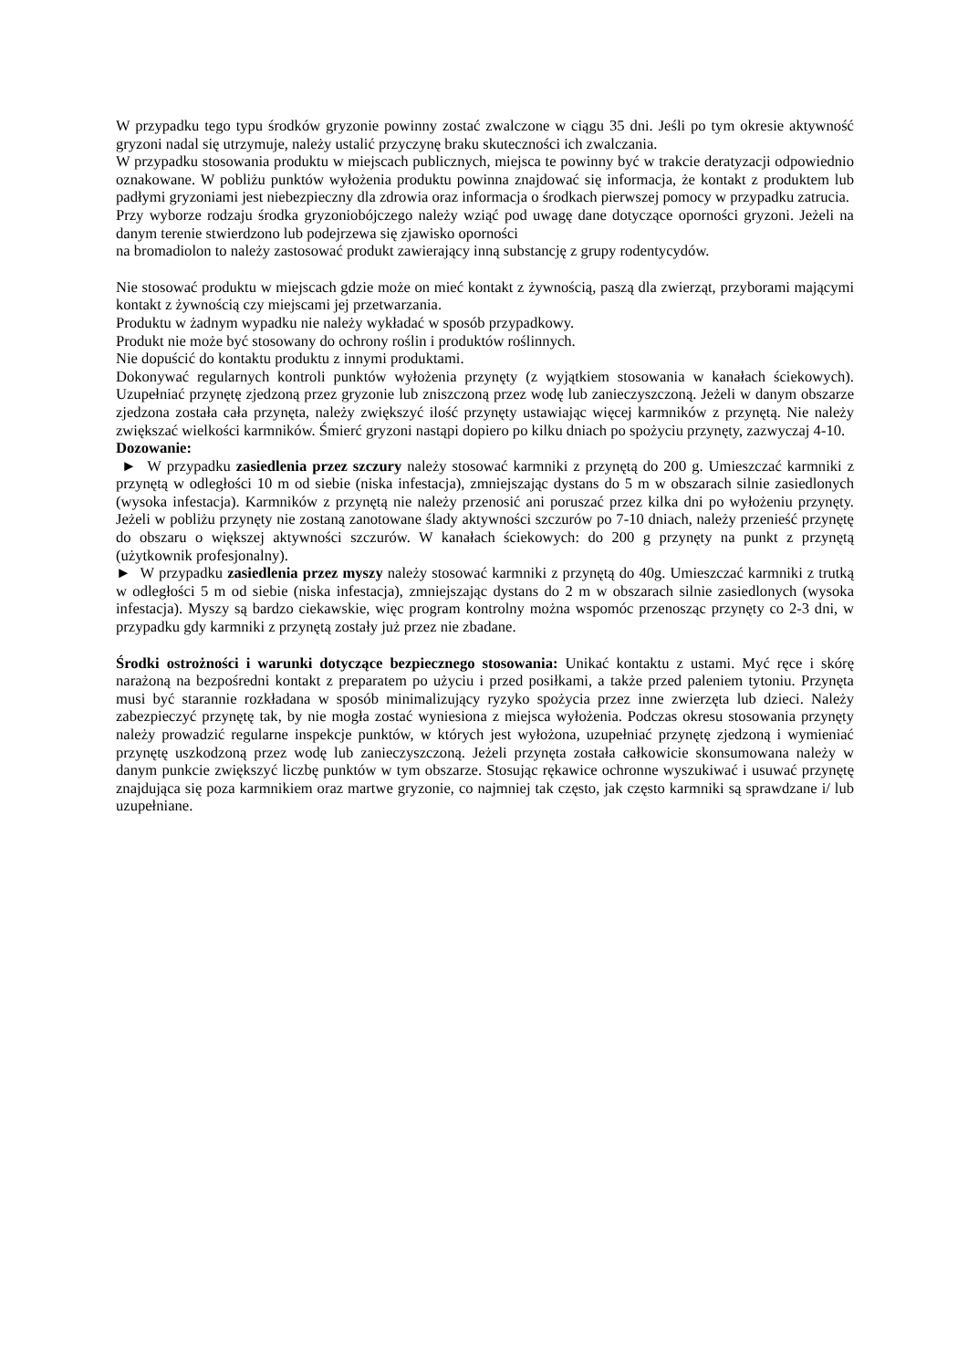W przypadku tego typu środków gryzonie powinny zostać zwalczone w ciągu 35 dni. Jeśli po tym okresie aktywność gryzoni nadal się utrzymuje, należy ustalić przyczynę braku skuteczności ich zwalczania.
W przypadku stosowania produktu w miejscach publicznych, miejsca te powinny być w trakcie deratyzacji odpowiednio oznakowane. W pobliżu punktów wyłożenia produktu powinna znajdować się informacja, że kontakt z produktem lub padłymi gryzoniami jest niebezpieczny dla zdrowia oraz informacja o środkach pierwszej pomocy w przypadku zatrucia.
Przy wyborze rodzaju środka gryzoniobójczego należy wziąć pod uwagę dane dotyczące oporności gryzoni. Jeżeli na danym terenie stwierdzono lub podejrzewa się zjawisko oporności
na bromadiolon to należy zastosować produkt zawierający inną substancję z grupy rodentycydów.
Nie stosować produktu w miejscach gdzie może on mieć kontakt z żywnością, paszą dla zwierząt, przyborami mającymi kontakt z żywnością czy miejscami jej przetwarzania.
Produktu w żadnym wypadku nie należy wykładać w sposób przypadkowy.
Produkt nie może być stosowany do ochrony roślin i produktów roślinnych.
Nie dopuścić do kontaktu produktu z innymi produktami.
Dokonywać regularnych kontroli punktów wyłożenia przynęty (z wyjątkiem stosowania w kanałach ściekowych). Uzupełniać przynętę zjedzoną przez gryzonie lub zniszczoną przez wodę lub zanieczyszczoną. Jeżeli w danym obszarze zjedzona została cała przynęta, należy zwiększyć ilość przynęty ustawiając więcej karmników z przynętą. Nie należy zwiększać wielkości karmników. Śmierć gryzoni nastąpi dopiero po kilku dniach po spożyciu przynęty, zazwyczaj 4-10.
Dozowanie:
► W przypadku zasiedlenia przez szczury należy stosować karmniki z przynętą do 200 g. Umieszczać karmniki z przynętą w odległości 10 m od siebie (niska infestacja), zmniejszając dystans do 5 m w obszarach silnie zasiedlonych (wysoka infestacja). Karmników z przynętą nie należy przenosić ani poruszać przez kilka dni po wyłożeniu przynęty. Jeżeli w pobliżu przynęty nie zostaną zanotowane ślady aktywności szczurów po 7-10 dniach, należy przenieść przynętę do obszaru o większej aktywności szczurów. W kanałach ściekowych: do 200 g przynęty na punkt z przynętą (użytkownik profesjonalny).
► W przypadku zasiedlenia przez myszy należy stosować karmniki z przynętą do 40g. Umieszczać karmniki z trutką w odległości 5 m od siebie (niska infestacja), zmniejszając dystans do 2 m w obszarach silnie zasiedlonych (wysoka infestacja). Myszy są bardzo ciekawskie, więc program kontrolny można wspomóc przenosząc przynęty co 2-3 dni, w przypadku gdy karmniki z przynętą zostały już przez nie zbadane.
Środki ostrożności i warunki dotyczące bezpiecznego stosowania: Unikać kontaktu z ustami. Myć ręce i skórę narażoną na bezpośredni kontakt z preparatem po użyciu i przed posiłkami, a także przed paleniem tytoniu. Przynęta musi być starannie rozkładana w sposób minimalizujący ryzyko spożycia przez inne zwierzęta lub dzieci. Należy zabezpieczyć przynętę tak, by nie mogła zostać wyniesiona z miejsca wyłożenia. Podczas okresu stosowania przynęty należy prowadzić regularne inspekcje punktów, w których jest wyłożona, uzupełniać przynętę zjedzoną i wymieniać przynętę uszkodzoną przez wodę lub zanieczyszczoną. Jeżeli przynęta została całkowicie skonsumowana należy w danym punkcie zwiększyć liczbę punktów w tym obszarze. Stosując rękawice ochronne wyszukiwać i usuwać przynętę znajdująca się poza karmnikiem oraz martwe gryzonie, co najmniej tak często, jak często karmniki są sprawdzane i/ lub uzupełniane.